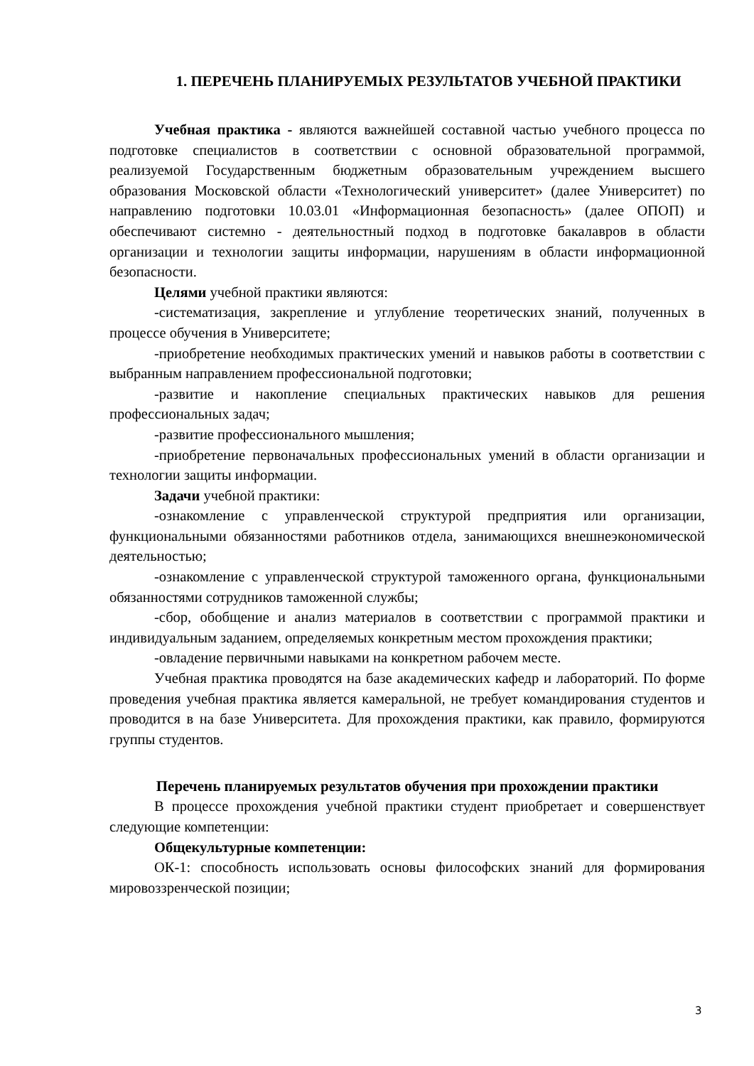1. ПЕРЕЧЕНЬ ПЛАНИРУЕМЫХ РЕЗУЛЬТАТОВ УЧЕБНОЙ ПРАКТИКИ
Учебная практика - являются важнейшей составной частью учебного процесса по подготовке специалистов в соответствии с основной образовательной программой, реализуемой Государственным бюджетным образовательным учреждением высшего образования Московской области «Технологический университет» (далее Университет) по направлению подготовки 10.03.01 «Информационная безопасность» (далее ОПОП) и обеспечивают системно - деятельностный подход в подготовке бакалавров в области организации и технологии защиты информации, нарушениям в области информационной безопасности.
Целями учебной практики являются:
-систематизация, закрепление и углубление теоретических знаний, полученных в процессе обучения в Университете;
-приобретение необходимых практических умений и навыков работы в соответствии с выбранным направлением профессиональной подготовки;
-развитие и накопление специальных практических навыков для решения профессиональных задач;
-развитие профессионального мышления;
-приобретение первоначальных профессиональных умений в области организации и технологии защиты информации.
Задачи учебной практики:
-ознакомление с управленческой структурой предприятия или организации, функциональными обязанностями работников отдела, занимающихся внешнеэкономической деятельностью;
-ознакомление с управленческой структурой таможенного органа, функциональными обязанностями сотрудников таможенной службы;
-сбор, обобщение и анализ материалов в соответствии с программой практики и индивидуальным заданием, определяемых конкретным местом прохождения практики;
-овладение первичными навыками на конкретном рабочем месте.
Учебная практика проводятся на базе академических кафедр и лабораторий. По форме проведения учебная практика является камеральной, не требует командирования студентов и проводится в на базе Университета. Для прохождения практики, как правило, формируются группы студентов.
Перечень планируемых результатов обучения при прохождении практики
В процессе прохождения учебной практики студент приобретает и совершенствует следующие компетенции:
Общекультурные компетенции:
ОК-1: способность использовать основы философских знаний для формирования мировоззренческой позиции;
3